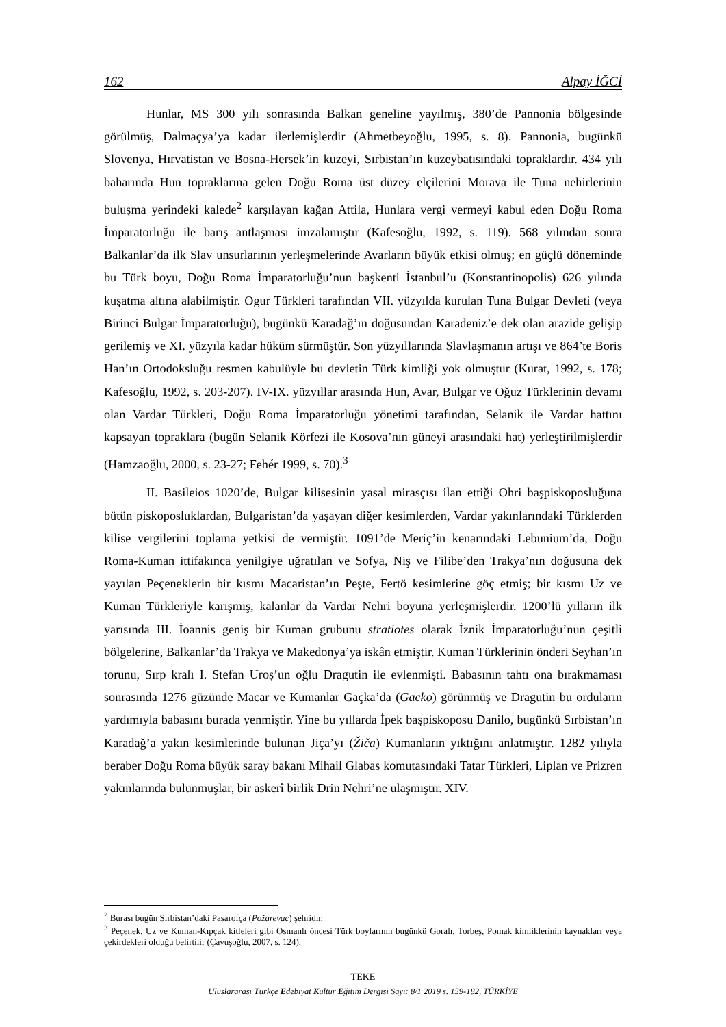162 Alpay İĞCİ
Hunlar, MS 300 yılı sonrasında Balkan geneline yayılmış, 380’de Pannonia bölgesinde görülmüş, Dalmaçya’ya kadar ilerlemişlerdir (Ahmetbeyoğlu, 1995, s. 8). Pannonia, bugünkü Slovenya, Hırvatistan ve Bosna-Hersek’in kuzeyi, Sırbistan’ın kuzeybatısındaki topraklardır. 434 yılı baharında Hun topraklarına gelen Doğu Roma üst düzey elçilerini Morava ile Tuna nehirlerinin buluşma yerindeki kalede<sup>2</sup> karşılayan kağan Attila, Hunlara vergi vermeyi kabul eden Doğu Roma İmparatorluğu ile barış antlaşması imzalamıştır (Kafesoğlu, 1992, s. 119). 568 yılından sonra Balkanlar’da ilk Slav unsurlarının yerleşmelerinde Avarların büyük etkisi olmuş; en güçlü döneminde bu Türk boyu, Doğu Roma İmparatorluğu’nun başkenti İstanbul’u (Konstantinopolis) 626 yılında kuşatma altına alabilmiştir. Ogur Türkleri tarafından VII. yüzyılda kurulan Tuna Bulgar Devleti (veya Birinci Bulgar İmparatorluğu), bugünkü Karadağ’ın doğusundan Karadeniz’e dek olan arazide gelişip gerilemiş ve XI. yüzyıla kadar hüküm sürmüştür. Son yüzyıllarında Slavlaşmanın artışı ve 864’te Boris Han’ın Ortodoksluğu resmen kabulüyle bu devletin Türk kimliği yok olmuştur (Kurat, 1992, s. 178; Kafesoğlu, 1992, s. 203-207). IV-IX. yüzyıllar arasında Hun, Avar, Bulgar ve Oğuz Türklerinin devamı olan Vardar Türkleri, Doğu Roma İmparatorluğu yönetimi tarafından, Selanik ile Vardar hattını kapsayan topraklara (bugün Selanik Körfezi ile Kosova’nın güneyi arasındaki hat) yerleştirilmişlerdir (Hamzaoğlu, 2000, s. 23-27; Fehér 1999, s. 70).<sup>3</sup>
II. Basileios 1020’de, Bulgar kilisesinin yasal mirasçısı ilan ettiği Ohri başpiskoposluğuna bütün piskoposluklardan, Bulgaristan’da yaşayan diğer kesimlerden, Vardar yakınlarındaki Türklerden kilise vergilerini toplama yetkisi de vermiştir. 1091’de Meriç’in kenarındaki Lebunium’da, Doğu Roma-Kuman ittifakınca yenilgiye uğratılan ve Sofya, Niş ve Filibe’den Trakya’nın doğusuna dek yayılan Peçeneklerin bir kısmı Macaristan’ın Peşte, Fertö kesimlerine göç etmiş; bir kısmı Uz ve Kuman Türkleriyle karışmış, kalanlar da Vardar Nehri boyuna yerleşmişlerdir. 1200’lü yılların ilk yarısında III. İoannis geniş bir Kuman grubunu stratiotes olarak İznik İmparatorluğu’nun çeşitli bölgelerine, Balkanlar’da Trakya ve Makedonya’ya iskân etmiştir. Kuman Türklerinin önderi Seyhan’ın torunu, Sırp kralı I. Stefan Uroş’un oğlu Dragutin ile evlenmişti. Babasının tahtı ona bırakmaması sonrasında 1276 güzünde Macar ve Kumanlar Gaçka’da (Gacko) görünmüş ve Dragutin bu orduların yardımıyla babasını burada yenmiştir. Yine bu yıllarda İpek başpiskoposu Danilo, bugünkü Sırbistan’ın Karadağ’a yakın kesimlerinde bulunan Jiça’yı (Žiča) Kumanların yıktığını anlatmıştır. 1282 yılıyla beraber Doğu Roma büyük saray bakanı Mihail Glabas komutasındaki Tatar Türkleri, Liplan ve Prizren yakınlarında bulunmuşlar, bir askerî birlik Drin Nehri’ne ulaşmıştır. XIV.
<sup>2</sup> Burası bugün Sırbistan’daki Pasarofça (Požarevac) şehridir.
<sup>3</sup> Peçenek, Uz ve Kuman-Kıpçak kitleleri gibi Osmanlı öncesi Türk boylarının bugünkü Goralı, Torbeş, Pomak kimliklerinin kaynakları veya çekirdekleri olduğu belirtilir (Çavuşoğlu, 2007, s. 124).
TEKE
Uluslararası Türkçe Edebiyat Kültür Eğitim Dergisi Sayı: 8/1 2019 s. 159-182, TÜRKİYE